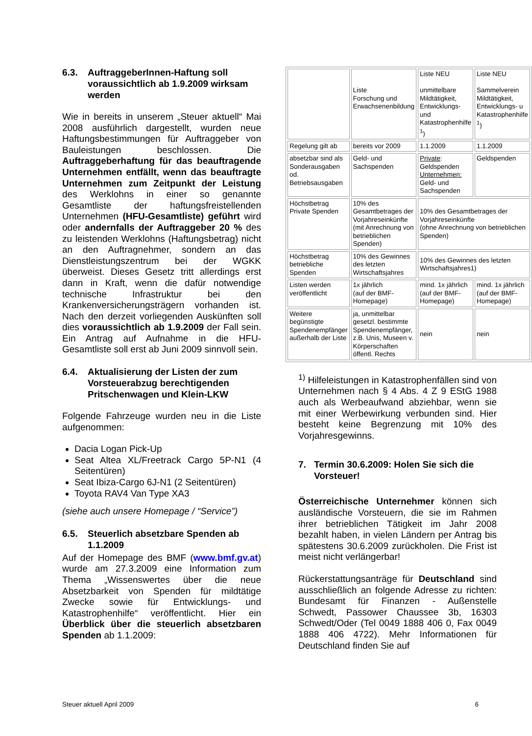6.3. AuftraggeberInnen-Haftung soll voraussichtlich ab 1.9.2009 wirksam werden
Wie in bereits in unserem „Steuer aktuell“ Mai 2008 ausführlich dargestellt, wurden neue Haftungsbestimmungen für Auftraggeber von Bauleistungen beschlossen. Die Auftraggeberhaftung für das beauftragende Unternehmen entfällt, wenn das beauftragte Unternehmen zum Zeitpunkt der Leistung des Werklohns in einer so genannte Gesamtliste der haftungsfreistellenden Unternehmen (HFU-Gesamtliste) geführt wird oder andernfalls der Auftraggeber 20 % des zu leistenden Werklohns (Haftungsbetrag) nicht an den Auftragnehmer, sondern an das Dienstleistungszentrum bei der WGKK überweist. Dieses Gesetz tritt allerdings erst dann in Kraft, wenn die dafür notwendige technische Infrastruktur bei den Krankenversicherungsträgern vorhanden ist. Nach den derzeit vorliegenden Auskünften soll dies voraussichtlich ab 1.9.2009 der Fall sein. Ein Antrag auf Aufnahme in die HFU-Gesamtliste soll erst ab Juni 2009 sinnvoll sein.
6.4. Aktualisierung der Listen der zum Vorsteuerabzug berechtigenden Pritschenwagen und Klein-LKW
Folgende Fahrzeuge wurden neu in die Liste aufgenommen:
Dacia Logan Pick-Up
Seat Altea XL/Freetrack Cargo 5P-N1 (4 Seitentüren)
Seat Ibiza-Cargo 6J-N1 (2 Seitentüren)
Toyota RAV4 Van Type XA3
(siehe auch unsere Homepage / “Service”)
6.5. Steuerlich absetzbare Spenden ab 1.1.2009
Auf der Homepage des BMF (www.bmf.gv.at) wurde am 27.3.2009 eine Information zum Thema „Wissenswertes über die neue Absetzbarkeit von Spenden für mildtätige Zwecke sowie für Entwicklungs- und Katastrophenhilfe“ veröffentlicht. Hier ein Überblick über die steuerlich absetzbaren Spenden ab 1.1.2009:
| | Liste Forschung und Erwachsenenbildung | Liste NEU unmittelbare Mildtätigkeit, Entwicklungs- und Katastrophenhilfe <sup>1</sup>) | Liste NEU Sammelverein Mildtätigkeit, Entwicklungs- u Katastrophenhilfe <sup>1</sup>) |
| Regelung gilt ab | bereits vor 2009 | 1.1.2009 | 1.1.2009 |
| absetzbar sind als Sonderausgaben od. Betriebsausgaben | Geld- und Sachspenden | Private : Geldspenden Unternehmen: Geld- und Sachspenden | Geldspenden |
| Höchstbetrag Private Spenden | 10% des Gesamtbetrages der Vorjahreseinkünfte (mit Anrechnung von betrieblichen Spenden) | 10% des Gesamtbetrages der Vorjahreseinkünfte (ohne Anrechnung von betrieblichen Spenden) | |
| Höchstbetrag betriebliche Spenden | 10% des Gewinnes des letzten Wirtschaftsjahres | 10% des Gewinnes des letzten Wirtschaftsjahres1) | |
| Listen werden veröffentlicht | 1x jährlich (auf der BMF-Homepage) | mind. 1x jährlich (auf der BMF-Homepage) | mind. 1x jährlich (auf der BMF-Homepage) |
| Weitere begünstigte Spendenempfänger außerhalb der Liste | ja, unmittelbar gesetzl. bestimmte Spendenempfänger, z.B. Unis, Museen v. Körperschaften öffentl. Rechts | nein | nein |
<sup>1)</sup> Hilfeleistungen in Katastrophenfällen sind von Unternehmen nach § 4 Abs. 4 Z 9 EStG 1988 auch als Werbeaufwand abziehbar, wenn sie mit einer Werbewirkung verbunden sind. Hier besteht keine Begrenzung mit 10% des Vorjahresgewinns.
7. Termin 30.6.2009: Holen Sie sich die Vorsteuer!
Österreichische Unternehmer können sich ausländische Vorsteuern, die sie im Rahmen ihrer betrieblichen Tätigkeit im Jahr 2008 bezahlt haben, in vielen Ländern per Antrag bis spätestens 30.6.2009 zurückholen. Die Frist ist meist nicht verlängerbar!
Rückerstattungsanträge für Deutschland sind ausschließlich an folgende Adresse zu richten: Bundesamt für Finanzen - Außenstelle Schwedt, Passower Chaussee 3b, 16303 Schwedt/Oder (Tel 0049 1888 406 0, Fax 0049 1888 406 4722). Mehr Informationen für Deutschland finden Sie auf
Steuer aktuell April 2009 6